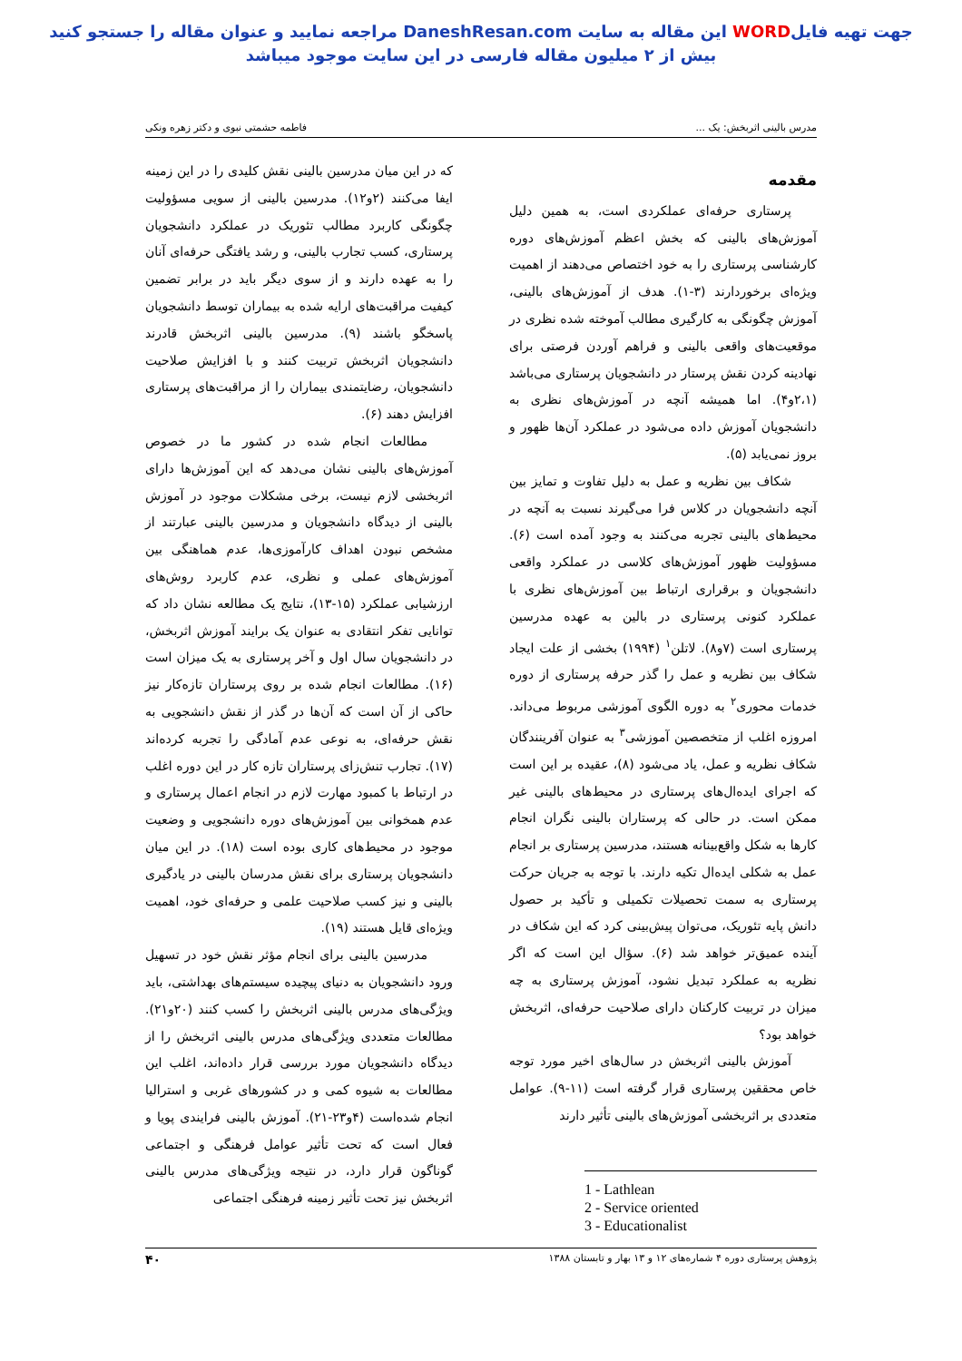جهت تهیه فایلWORD این مقاله به سایت DaneshResan.com مراجعه نمایید و عنوان مقاله را جستجو کنید
بیش از ۲ میلیون مقاله فارسی در این سایت موجود میباشد
مدرس بالینی اثربخش: یک ... فاطمه حشمتی نبوی و دکتر زهره ونکی
مقدمه
پرستاری حرفه‌ای عملکردی است، به همین دلیل آموزش‌های بالینی که بخش اعظم آموزش‌های دوره کارشناسی پرستاری را به خود اختصاص می‌دهند از اهمیت ویژه‌ای برخوردارند (۳-۱). هدف از آموزش‌های بالینی، آموزش چگونگی به کارگیری مطالب آموخته شده نظری در موقعیت‌های واقعی بالینی و فراهم آوردن فرصتی برای نهادینه کردن نقش پرستار در دانشجویان پرستاری می‌باشد (۲،۱و۴). اما همیشه آنچه در آموزش‌های نظری به دانشجویان آموزش داده می‌شود در عملکرد آن‌ها ظهور و بروز نمی‌یابد (۵).
شکاف بین نظریه و عمل به دلیل تفاوت و تمایز بین آنچه دانشجویان در کلاس فرا می‌گیرند نسبت به آنچه در محیط‌های بالینی تجربه می‌کنند به وجود آمده است (۶). مسؤولیت ظهور آموزش‌های کلاسی در عملکرد واقعی دانشجویان و برقراری ارتباط بین آموزش‌های نظری با عملکرد کنونی پرستاری در بالین به عهده مدرسین پرستاری است (۷و۸). لاتلن<sup>۱</sup> (۱۹۹۴) بخشی از علت ایجاد شکاف بین نظریه و عمل را گذر حرفه پرستاری از دوره خدمات محوری<sup>۲</sup> به دوره الگوی آموزشی مربوط می‌داند. امروزه اغلب از متخصصین آموزشی<sup>۳</sup> به عنوان آفرینندگان شکاف نظریه و عمل، یاد می‌شود (۸)، عقیده بر این است که اجرای ایده‌ال‌های پرستاری در محیط‌های بالینی غیر ممکن است. در حالی که پرستاران بالینی نگران انجام کارها به شکل واقع‌بینانه هستند، مدرسین پرستاری بر انجام عمل به شکلی ایده‌ال تکیه دارند. با توجه به جریان حرکت پرستاری به سمت تحصیلات تکمیلی و تأکید بر حصول دانش پایه تئوریک، می‌توان پیش‌بینی کرد که این شکاف در آینده عمیق‌تر خواهد شد (۶). سؤال این است که اگر نظریه به عملکرد تبدیل نشود، آموزش پرستاری به چه میزان در تربیت کارکنان دارای صلاحیت حرفه‌ای، اثربخش خواهد بود؟
آموزش بالینی اثربخش در سال‌های اخیر مورد توجه خاص محققین پرستاری قرار گرفته است (۱۱-۹). عوامل متعددی بر اثربخشی آموزش‌های بالینی تأثیر دارند
1 - Lathlean
2 - Service oriented
3 - Educationalist
که در این میان مدرسین بالینی نقش کلیدی را در این زمینه ایفا می‌کنند (۲و۱۲). مدرسین بالینی از سویی مسؤولیت چگونگی کاربرد مطالب تئوریک در عملکرد دانشجویان پرستاری، کسب تجارب بالینی، و رشد یافتگی حرفه‌ای آنان را به عهده دارند و از سوی دیگر باید در برابر تضمین کیفیت مراقبت‌های ارایه شده به بیماران توسط دانشجویان پاسخگو باشند (۹). مدرسین بالینی اثربخش قادرند دانشجویان اثربخش تربیت کنند و با افزایش صلاحیت دانشجویان، رضایتمندی بیماران را از مراقبت‌های پرستاری افزایش دهند (۶).
مطالعات انجام شده در کشور ما در خصوص آموزش‌های بالینی نشان می‌دهد که این آموزش‌ها دارای اثربخشی لازم نیست، برخی مشکلات موجود در آموزش بالینی از دیدگاه دانشجویان و مدرسین بالینی عبارتند از مشخص نبودن اهداف کارآموزی‌ها، عدم هماهنگی بین آموزش‌های عملی و نظری، عدم کاربرد روش‌های ارزشیابی عملکرد (۱۵-۱۳)، نتایج یک مطالعه نشان داد که توانایی تفکر انتقادی به عنوان یک برایند آموزش اثربخش، در دانشجویان سال اول و آخر پرستاری به یک میزان است (۱۶). مطالعات انجام شده بر روی پرستاران تازه‌کار نیز حاکی از آن است که آن‌ها در گذر از نقش دانشجویی به نقش حرفه‌ای، به نوعی عدم آمادگی را تجربه کرده‌اند (۱۷). تجارب تنش‌زای پرستاران تازه کار در این دوره اغلب در ارتباط با کمبود مهارت لازم در انجام اعمال پرستاری و عدم همخوانی بین آموزش‌های دوره دانشجویی و وضعیت موجود در محیط‌های کاری بوده است (۱۸). در این میان دانشجویان پرستاری برای نقش مدرسان بالینی در یادگیری بالینی و نیز کسب صلاحیت علمی و حرفه‌ای خود، اهمیت ویژه‌ای قایل هستند (۱۹).
مدرسین بالینی برای انجام مؤثر نقش خود در تسهیل ورود دانشجویان به دنیای پیچیده سیستم‌های بهداشتی، باید ویژگی‌های مدرس بالینی اثربخش را کسب کنند (۲۰و۲۱). مطالعات متعددی ویژگی‌های مدرس بالینی اثربخش را از دیدگاه دانشجویان مورد بررسی قرار داده‌اند، اغلب این مطالعات به شیوه کمی و در کشورهای غربی و استرالیا انجام شده‌است (۴و۲۳-۲۱). آموزش بالینی فرایندی پویا و فعال است که تحت تأثیر عوامل فرهنگی و اجتماعی گوناگون قرار دارد، در نتیجه ویژگی‌های مدرس بالینی اثربخش نیز تحت تأثیر زمینه فرهنگی اجتماعی
پژوهش پرستاری دوره ۴ شماره‌های ۱۲ و ۱۳ بهار و تابستان ۱۳۸۸ ۴۰